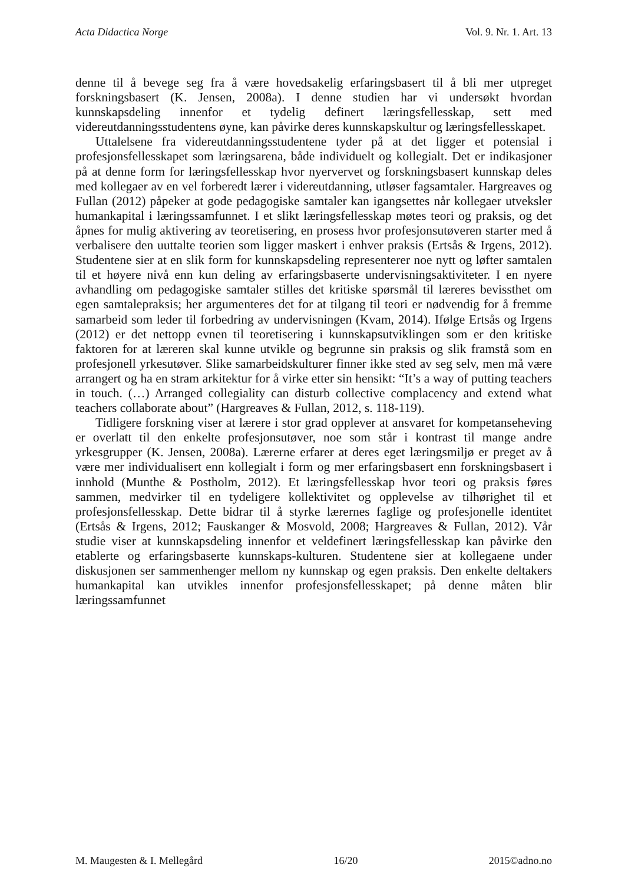Acta Didactica Norge Vol. 9. Nr. 1. Art. 13
denne til å bevege seg fra å være hovedsakelig erfaringsbasert til å bli mer utpreget forskningsbasert (K. Jensen, 2008a). I denne studien har vi undersøkt hvordan kunnskapsdeling innenfor et tydelig definert læringsfellesskap, sett med videreutdanningsstudentens øyne, kan påvirke deres kunnskapskultur og læringsfellesskapet.
Uttalelsene fra videreutdanningsstudentene tyder på at det ligger et potensial i profesjonsfellesskapet som læringsarena, både individuelt og kollegialt. Det er indikasjoner på at denne form for læringsfellesskap hvor nyervervet og forskningsbasert kunnskap deles med kollegaer av en vel forberedt lærer i videreutdanning, utløser fagsamtaler. Hargreaves og Fullan (2012) påpeker at gode pedagogiske samtaler kan igangsettes når kollegaer utveksler humankapital i læringssamfunnet. I et slikt læringsfellesskap møtes teori og praksis, og det åpnes for mulig aktivering av teoretisering, en prosess hvor profesjonsutøveren starter med å verbalisere den uuttalte teorien som ligger maskert i enhver praksis (Ertsås & Irgens, 2012). Studentene sier at en slik form for kunnskapsdeling representerer noe nytt og løfter samtalen til et høyere nivå enn kun deling av erfaringsbaserte undervisningsaktiviteter. I en nyere avhandling om pedagogiske samtaler stilles det kritiske spørsmål til læreres bevissthet om egen samtalepraksis; her argumenteres det for at tilgang til teori er nødvendig for å fremme samarbeid som leder til forbedring av undervisningen (Kvam, 2014). Ifølge Ertsås og Irgens (2012) er det nettopp evnen til teoretisering i kunnskapsutviklingen som er den kritiske faktoren for at læreren skal kunne utvikle og begrunne sin praksis og slik framstå som en profesjonell yrkesutøver. Slike samarbeidskulturer finner ikke sted av seg selv, men må være arrangert og ha en stram arkitektur for å virke etter sin hensikt: “It’s a way of putting teachers in touch. (…) Arranged collegiality can disturb collective complacency and extend what teachers collaborate about” (Hargreaves & Fullan, 2012, s. 118-119).
Tidligere forskning viser at lærere i stor grad opplever at ansvaret for kompetanseheving er overlatt til den enkelte profesjonsutøver, noe som står i kontrast til mange andre yrkesgrupper (K. Jensen, 2008a). Lærerne erfarer at deres eget læringsmiljø er preget av å være mer individualisert enn kollegialt i form og mer erfaringsbasert enn forskningsbasert i innhold (Munthe & Postholm, 2012). Et læringsfellesskap hvor teori og praksis føres sammen, medvirker til en tydeligere kollektivitet og opplevelse av tilhørighet til et profesjonsfellesskap. Dette bidrar til å styrke lærernes faglige og profesjonelle identitet (Ertsås & Irgens, 2012; Fauskanger & Mosvold, 2008; Hargreaves & Fullan, 2012). Vår studie viser at kunnskapsdeling innenfor et veldefinert læringsfellesskap kan påvirke den etablerte og erfaringsbaserte kunnskaps-kulturen. Studentene sier at kollegaene under diskusjonen ser sammenhenger mellom ny kunnskap og egen praksis. Den enkelte deltakers humankapital kan utvikles innenfor profesjonsfellesskapet; på denne måten blir læringssamfunnet
M. Maugesten & I. Mellegård 16/20 2015©adno.no